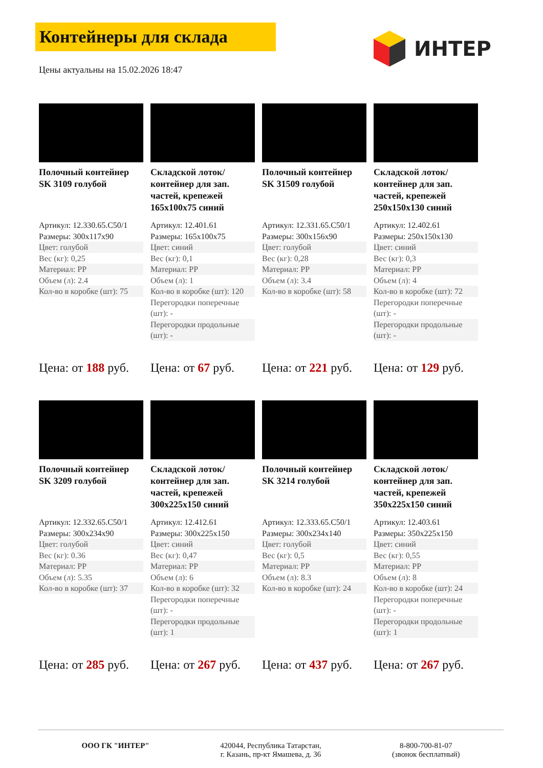Контейнеры для склада
Цены актуальны на 15.02.2026 18:47
ИНТЕР
Полочный контейнер SK 3109 голубой
Артикул: 12.330.65.C50/1
Размеры: 300x117x90
Цвет: голубой
Вес (кг): 0,25
Материал: PP
Объем (л): 2.4
Кол-во в коробке (шт): 75
Цена: от 188 руб.
Складской лоток/контейнер для зап. частей, крепежей 165x100x75 синий
Артикул: 12.401.61
Размеры: 165x100x75
Цвет: синий
Вес (кг): 0,1
Материал: PP
Объем (л): 1
Кол-во в коробке (шт): 120
Перегородки поперечные (шт): -
Перегородки продольные (шт): -
Цена: от 67 руб.
Полочный контейнер SK 31509 голубой
Артикул: 12.331.65.C50/1
Размеры: 300x156x90
Цвет: голубой
Вес (кг): 0,28
Материал: PP
Объем (л): 3.4
Кол-во в коробке (шт): 58
Цена: от 221 руб.
Складской лоток/контейнер для зап. частей, крепежей 250x150x130 синий
Артикул: 12.402.61
Размеры: 250x150x130
Цвет: синий
Вес (кг): 0,3
Материал: PP
Объем (л): 4
Кол-во в коробке (шт): 72
Перегородки поперечные (шт): -
Перегородки продольные (шт): -
Цена: от 129 руб.
Полочный контейнер SK 3209 голубой
Артикул: 12.332.65.C50/1
Размеры: 300x234x90
Цвет: голубой
Вес (кг): 0.36
Материал: PP
Объем (л): 5.35
Кол-во в коробке (шт): 37
Цена: от 285 руб.
Складской лоток/контейнер для зап. частей, крепежей 300x225x150 синий
Артикул: 12.412.61
Размеры: 300x225x150
Цвет: синий
Вес (кг): 0,47
Материал: PP
Объем (л): 6
Кол-во в коробке (шт): 32
Перегородки поперечные (шт): -
Перегородки продольные (шт): 1
Цена: от 267 руб.
Полочный контейнер SK 3214 голубой
Артикул: 12.333.65.C50/1
Размеры: 300x234x140
Цвет: голубой
Вес (кг): 0,5
Материал: PP
Объем (л): 8.3
Кол-во в коробке (шт): 24
Цена: от 437 руб.
Складской лоток/контейнер для зап. частей, крепежей 350x225x150 синий
Артикул: 12.403.61
Размеры: 350x225x150
Цвет: синий
Вес (кг): 0,55
Материал: PP
Объем (л): 8
Кол-во в коробке (шт): 24
Перегородки поперечные (шт): -
Перегородки продольные (шт): 1
Цена: от 267 руб.
ООО ГК "ИНТЕР" 420044, Республика Татарстан,
г. Казань, пр-кт Ямашева, д. 36
8-800-700-81-07
(звонок бесплатный)